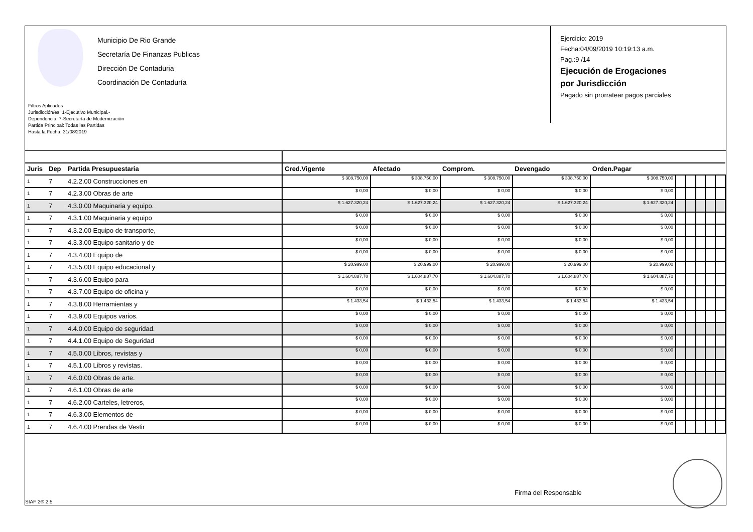Municipio De Rio Grande
Secretaría De Finanzas Publicas
Dirección De Contaduria
Coordinación De Contaduría
Filtros Aplicados
Jurisdicción/es: 1-Ejecutivo Municipal.-
Dependencia: 7-Secretaría de Modernización
Partida Principal: Todas las Partidas
Hasta la Fecha: 31/08/2019
Ejercicio: 2019
Fecha:04/09/2019 10:19:13 a.m.
Pag.:9 /14
Ejecución de Erogaciones
por Jurisdicción
Pagado sin prorratear pagos parciales
| Juris | Dep | Partida Presupuestaria | Cred.Vigente | Afectado | Comprom. | Devengado | Orden.Pagar | | | | | |
| --- | --- | --- | --- | --- | --- | --- | --- | --- | --- | --- | --- | --- |
| 1 | 7 | 4.2.2.00 Construcciones en | $ 308.750,00 | $ 308.750,00 | $ 308.750,00 | $ 308.750,00 | $ 308.750,00 | | | | | |
| 1 | 7 | 4.2.3.00 Obras de arte | $ 0,00 | $ 0,00 | $ 0,00 | $ 0,00 | $ 0,00 | | | | | |
| 1 | 7 | 4.3.0.00 Maquinaria y equipo. | $ 1.627.320,24 | $ 1.627.320,24 | $ 1.627.320,24 | $ 1.627.320,24 | $ 1.627.320,24 | | | | | |
| 1 | 7 | 4.3.1.00 Maquinaria y equipo | $ 0,00 | $ 0,00 | $ 0,00 | $ 0,00 | $ 0,00 | | | | | |
| 1 | 7 | 4.3.2.00 Equipo de transporte, | $ 0,00 | $ 0,00 | $ 0,00 | $ 0,00 | $ 0,00 | | | | | |
| 1 | 7 | 4.3.3.00 Equipo sanitario y de | $ 0,00 | $ 0,00 | $ 0,00 | $ 0,00 | $ 0,00 | | | | | |
| 1 | 7 | 4.3.4.00 Equipo de | $ 0,00 | $ 0,00 | $ 0,00 | $ 0,00 | $ 0,00 | | | | | |
| 1 | 7 | 4.3.5.00 Equipo educacional y | $ 20.999,00 | $ 20.999,00 | $ 20.999,00 | $ 20.999,00 | $ 20.999,00 | | | | | |
| 1 | 7 | 4.3.6.00 Equipo para | $ 1.604.887,70 | $ 1.604.887,70 | $ 1.604.887,70 | $ 1.604.887,70 | $ 1.604.887,70 | | | | | |
| 1 | 7 | 4.3.7.00 Equipo de oficina y | $ 0,00 | $ 0,00 | $ 0,00 | $ 0,00 | $ 0,00 | | | | | |
| 1 | 7 | 4.3.8.00 Herramientas y | $ 1.433,54 | $ 1.433,54 | $ 1.433,54 | $ 1.433,54 | $ 1.433,54 | | | | | |
| 1 | 7 | 4.3.9.00 Equipos varios. | $ 0,00 | $ 0,00 | $ 0,00 | $ 0,00 | $ 0,00 | | | | | |
| 1 | 7 | 4.4.0.00 Equipo de seguridad. | $ 0,00 | $ 0,00 | $ 0,00 | $ 0,00 | $ 0,00 | | | | | |
| 1 | 7 | 4.4.1.00 Equipo de Seguridad | $ 0,00 | $ 0,00 | $ 0,00 | $ 0,00 | $ 0,00 | | | | | |
| 1 | 7 | 4.5.0.00 Libros, revistas y | $ 0,00 | $ 0,00 | $ 0,00 | $ 0,00 | $ 0,00 | | | | | |
| 1 | 7 | 4.5.1.00 Libros y revistas. | $ 0,00 | $ 0,00 | $ 0,00 | $ 0,00 | $ 0,00 | | | | | |
| 1 | 7 | 4.6.0.00 Obras de arte. | $ 0,00 | $ 0,00 | $ 0,00 | $ 0,00 | $ 0,00 | | | | | |
| 1 | 7 | 4.6.1.00 Obras de arte | $ 0,00 | $ 0,00 | $ 0,00 | $ 0,00 | $ 0,00 | | | | | |
| 1 | 7 | 4.6.2.00 Carteles, letreros, | $ 0,00 | $ 0,00 | $ 0,00 | $ 0,00 | $ 0,00 | | | | | |
| 1 | 7 | 4.6.3.00 Elementos de | $ 0,00 | $ 0,00 | $ 0,00 | $ 0,00 | $ 0,00 | | | | | |
| 1 | 7 | 4.6.4.00 Prendas de Vestir | $ 0,00 | $ 0,00 | $ 0,00 | $ 0,00 | $ 0,00 | | | | | |
Firma del Responsable
SIAF 2® 2.5